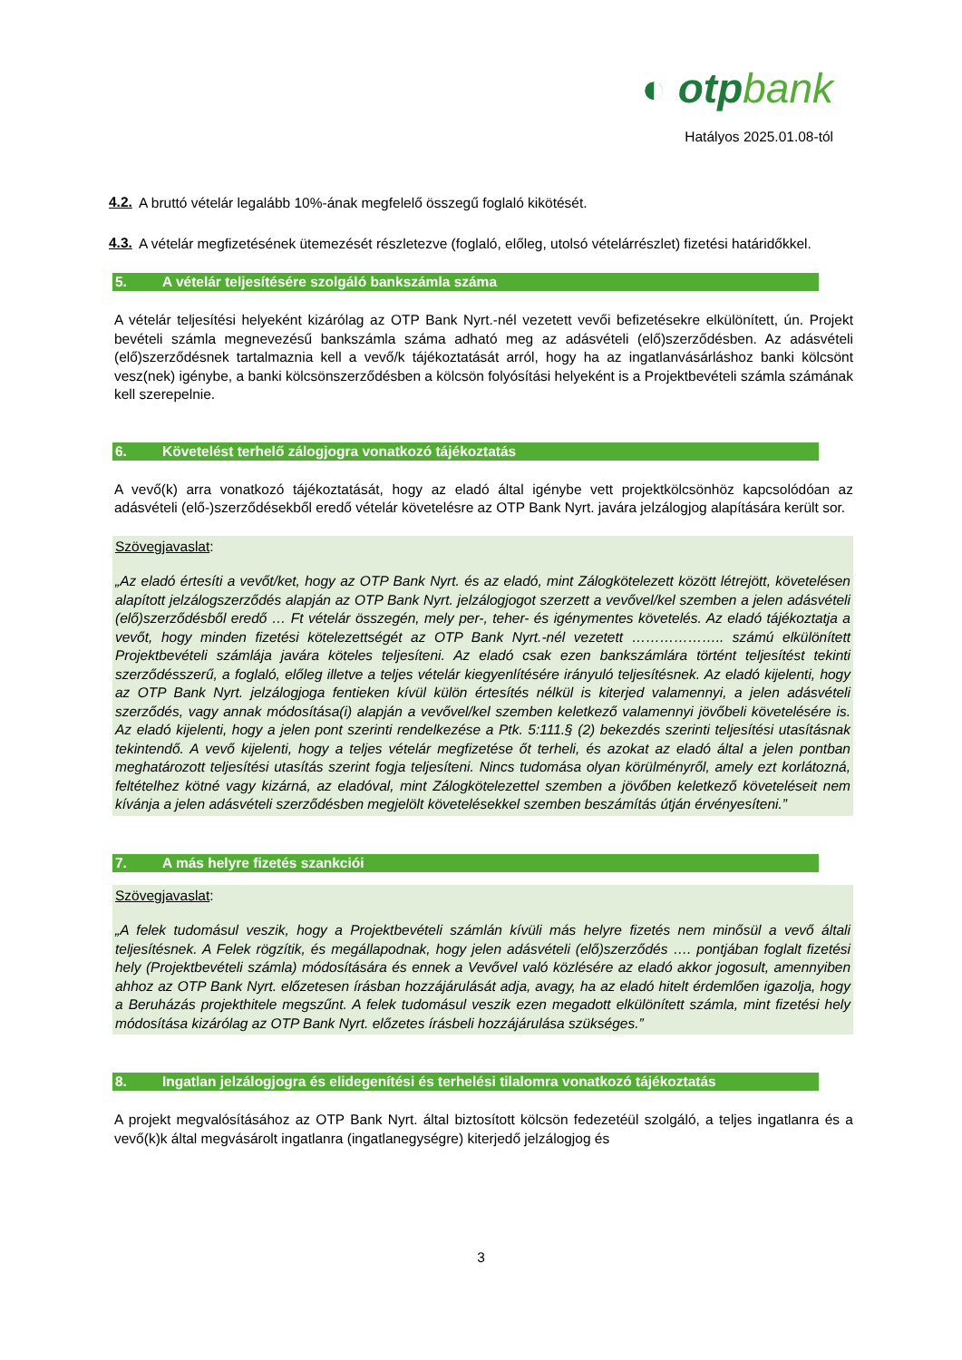◐ otpbank
Hatályos 2025.01.08-tól
4.2.
A bruttó vételár legalább 10%-ának megfelelő összegű foglaló kikötését.
4.3.
A vételár megfizetésének ütemezését részletezve (foglaló, előleg, utolsó vételárrészlet) fizetési határidőkkel.
5. A vételár teljesítésére szolgáló bankszámla száma
A vételár teljesítési helyeként kizárólag az OTP Bank Nyrt.-nél vezetett vevői befizetésekre elkülönített, ún. Projekt bevételi számla megnevezésű bankszámla száma adható meg az adásvételi (elő)szerződésben. Az adásvételi (elő)szerződésnek tartalmaznia kell a vevő/k tájékoztatását arról, hogy ha az ingatlanvásárláshoz banki kölcsönt vesz(nek) igénybe, a banki kölcsönszerződésben a kölcsön folyósítási helyeként is a Projektbevételi számla számának kell szerepelnie.
6. Követelést terhelő zálogjogra vonatkozó tájékoztatás
A vevő(k) arra vonatkozó tájékoztatását, hogy az eladó által igénybe vett projektkölcsönhöz kapcsolódóan az adásvételi (elő-)szerződésekből eredő vételár követelésre az OTP Bank Nyrt. javára jelzálogjog alapítására került sor.
Szövegjavaslat:
„Az eladó értesíti a vevőt/ket, hogy az OTP Bank Nyrt. és az eladó, mint Zálogkötelezett között létrejött, követelésen alapított jelzálogszerződés alapján az OTP Bank Nyrt. jelzálogjogot szerzett a vevővel/kel szemben a jelen adásvételi (elő)szerződésből eredő … Ft vételár összegén, mely per-, teher- és igénymentes követelés. Az eladó tájékoztatja a vevőt, hogy minden fizetési kötelezettségét az OTP Bank Nyrt.-nél vezetett ……………….. számú elkülönített Projektbevételi számlája javára köteles teljesíteni. Az eladó csak ezen bankszámlára történt teljesítést tekinti szerződésszerű, a foglaló, előleg illetve a teljes vételár kiegyenlítésére irányuló teljesítésnek. Az eladó kijelenti, hogy az OTP Bank Nyrt. jelzálogjoga fentieken kívül külön értesítés nélkül is kiterjed valamennyi, a jelen adásvételi szerződés, vagy annak módosítása(i) alapján a vevővel/kel szemben keletkező valamennyi jövőbeli követelésére is. Az eladó kijelenti, hogy a jelen pont szerinti rendelkezése a Ptk. 5:111.§ (2) bekezdés szerinti teljesítési utasításnak tekintendő. A vevő kijelenti, hogy a teljes vételár megfizetése őt terheli, és azokat az eladó által a jelen pontban meghatározott teljesítési utasítás szerint fogja teljesíteni. Nincs tudomása olyan körülményről, amely ezt korlátozná, feltételhez kötné vagy kizárná, az eladóval, mint Zálogkötelezettel szemben a jövőben keletkező követeléseit nem kívánja a jelen adásvételi szerződésben megjelölt követelésekkel szemben beszámítás útján érvényesíteni.”
7. A más helyre fizetés szankciói
Szövegjavaslat:
„A felek tudomásul veszik, hogy a Projektbevételi számlán kívüli más helyre fizetés nem minősül a vevő általi teljesítésnek. A Felek rögzítik, és megállapodnak, hogy jelen adásvételi (elő)szerződés …. pontjában foglalt fizetési hely (Projektbevételi számla) módosítására és ennek a Vevővel való közlésére az eladó akkor jogosult, amennyiben ahhoz az OTP Bank Nyrt. előzetesen írásban hozzájárulását adja, avagy, ha az eladó hitelt érdemlően igazolja, hogy a Beruházás projekthitele megszűnt. A felek tudomásul veszik ezen megadott elkülönített számla, mint fizetési hely módosítása kizárólag az OTP Bank Nyrt. előzetes írásbeli hozzájárulása szükséges.”
8. Ingatlan jelzálogjogra és elidegenítési és terhelési tilalomra vonatkozó tájékoztatás
A projekt megvalósításához az OTP Bank Nyrt. által biztosított kölcsön fedezetéül szolgáló, a teljes ingatlanra és a vevő(k)k által megvásárolt ingatlanra (ingatlanegységre) kiterjedő jelzálogjog és
3